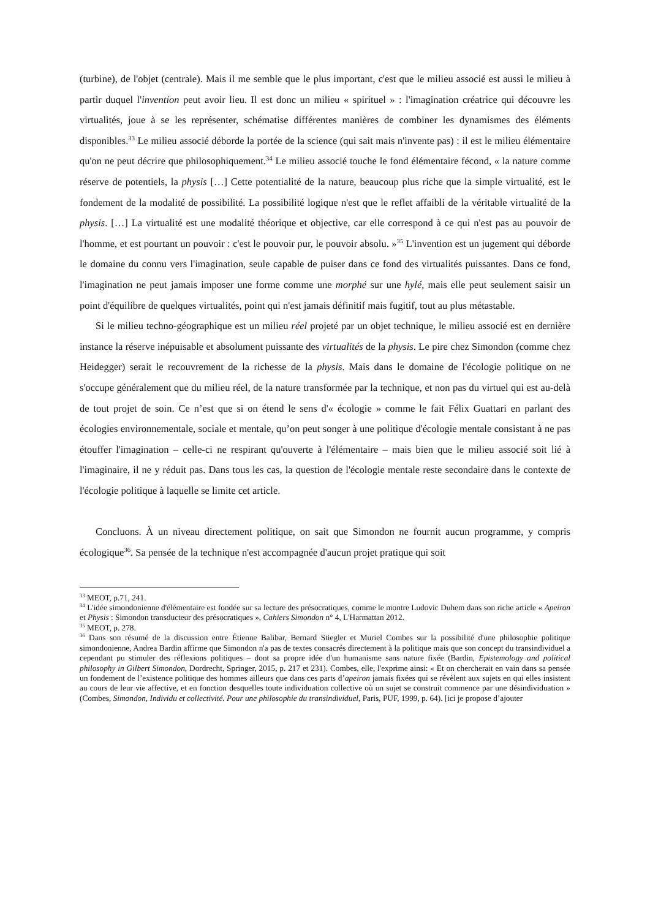(turbine), de l'objet (centrale). Mais il me semble que le plus important, c'est que le milieu associé est aussi le milieu à partir duquel l'invention peut avoir lieu. Il est donc un milieu « spirituel » : l'imagination créatrice qui découvre les virtualités, joue à se les représenter, schématise différentes manières de combiner les dynamismes des éléments disponibles.<sup>33</sup> Le milieu associé déborde la portée de la science (qui sait mais n'invente pas) : il est le milieu élémentaire qu'on ne peut décrire que philosophiquement.<sup>34</sup> Le milieu associé touche le fond élémentaire fécond, « la nature comme réserve de potentiels, la physis […] Cette potentialité de la nature, beaucoup plus riche que la simple virtualité, est le fondement de la modalité de possibilité. La possibilité logique n'est que le reflet affaibli de la véritable virtualité de la physis. […] La virtualité est une modalité théorique et objective, car elle correspond à ce qui n'est pas au pouvoir de l'homme, et est pourtant un pouvoir : c'est le pouvoir pur, le pouvoir absolu. »<sup>35</sup> L'invention est un jugement qui déborde le domaine du connu vers l'imagination, seule capable de puiser dans ce fond des virtualités puissantes. Dans ce fond, l'imagination ne peut jamais imposer une forme comme une morphé sur une hylé, mais elle peut seulement saisir un point d'équilibre de quelques virtualités, point qui n'est jamais définitif mais fugitif, tout au plus métastable.
Si le milieu techno-géographique est un milieu réel projeté par un objet technique, le milieu associé est en dernière instance la réserve inépuisable et absolument puissante des virtualités de la physis. Le pire chez Simondon (comme chez Heidegger) serait le recouvrement de la richesse de la physis. Mais dans le domaine de l'écologie politique on ne s'occupe généralement que du milieu réel, de la nature transformée par la technique, et non pas du virtuel qui est au-delà de tout projet de soin. Ce n’est que si on étend le sens d'« écologie » comme le fait Félix Guattari en parlant des écologies environnementale, sociale et mentale, qu’on peut songer à une politique d'écologie mentale consistant à ne pas étouffer l'imagination – celle-ci ne respirant qu'ouverte à l'élémentaire – mais bien que le milieu associé soit lié à l'imaginaire, il ne y réduit pas. Dans tous les cas, la question de l'écologie mentale reste secondaire dans le contexte de l'écologie politique à laquelle se limite cet article.
Concluons. À un niveau directement politique, on sait que Simondon ne fournit aucun programme, y compris écologique<sup>36</sup>. Sa pensée de la technique n'est accompagnée d'aucun projet pratique qui soit
<sup>33</sup> MEOT, p.71, 241.
<sup>34</sup> L'idée simondonienne d'élémentaire est fondée sur sa lecture des présocratiques, comme le montre Ludovic Duhem dans son riche article « Apeiron et Physis : Simondon transducteur des présocratiques », Cahiers Simondon n° 4, L'Harmattan 2012.
<sup>35</sup> MEOT, p. 278.
<sup>36</sup> Dans son résumé de la discussion entre Étienne Balibar, Bernard Stiegler et Muriel Combes sur la possibilité d'une philosophie politique simondonienne, Andrea Bardin affirme que Simondon n'a pas de textes consacrés directement à la politique mais que son concept du transindividuel a cependant pu stimuler des réflexions politiques – dont sa propre idée d'un humanisme sans nature fixée (Bardin, Epistemology and political philosophy in Gilbert Simondon, Dordrecht, Springer, 2015, p. 217 et 231). Combes, elle, l'exprime ainsi: « Et on chercherait en vain dans sa pensée un fondement de l’existence politique des hommes ailleurs que dans ces parts d’apeiron jamais fixées qui se révèlent aux sujets en qui elles insistent au cours de leur vie affective, et en fonction desquelles toute individuation collective où un sujet se construit commence par une désindividuation » (Combes, Simondon, Individu et collectivité. Pour une philosophie du transindividuel, Paris, PUF, 1999, p. 64). [ici je propose d’ajouter